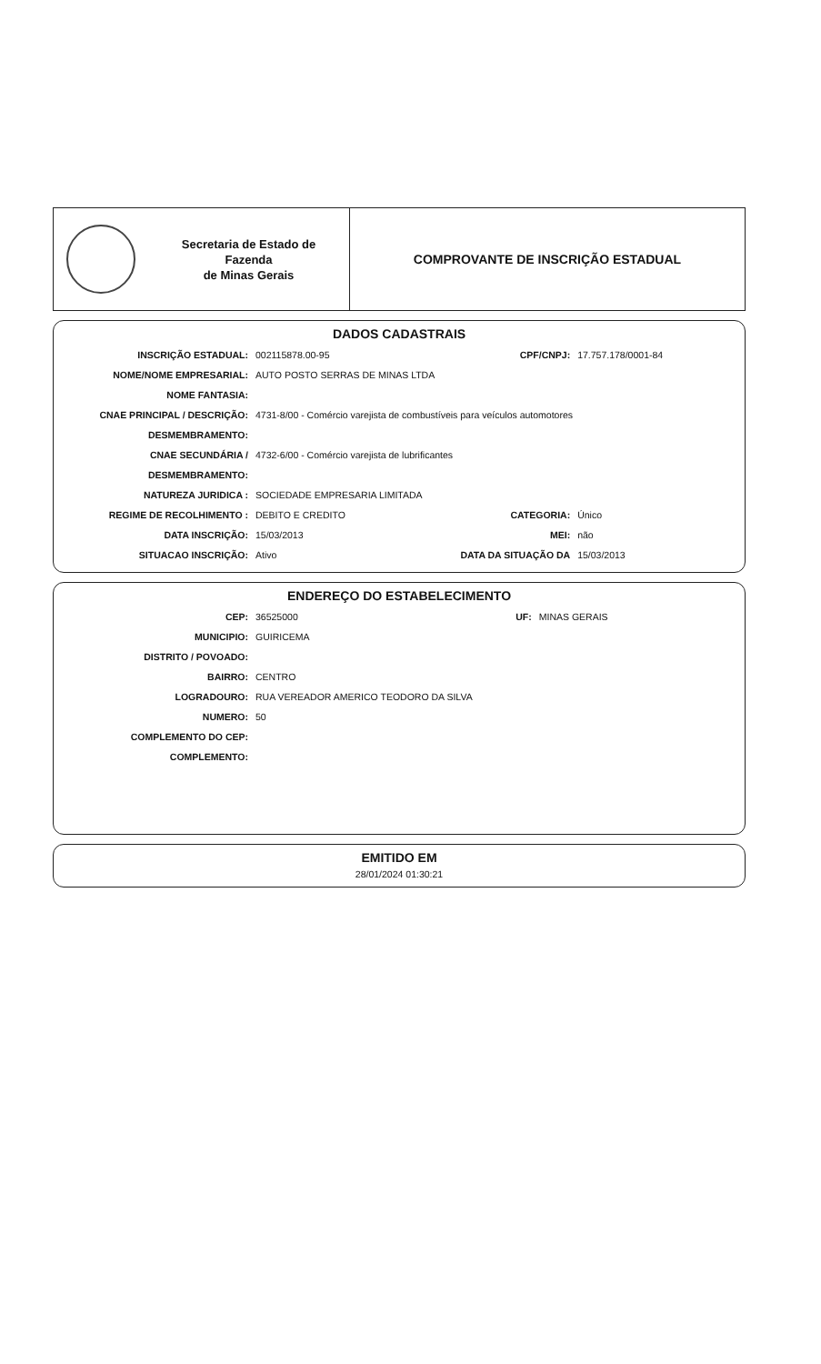Secretaria de Estado de
Fazenda
de Minas Gerais
COMPROVANTE DE INSCRIÇÃO ESTADUAL
DADOS CADASTRAIS
| INSCRIÇÃO ESTADUAL: | 002115878.00-95 | CPF/CNPJ: | 17.757.178/0001-84 |
| NOME/NOME EMPRESARIAL: | AUTO POSTO SERRAS DE MINAS LTDA | | |
| NOME FANTASIA: | | | |
| CNAE PRINCIPAL / DESCRIÇÃO: | 4731-8/00 - Comércio varejista de combustíveis para veículos automotores | | |
| DESMEMBRAMENTO: | | | |
| CNAE SECUNDÁRIA / | 4732-6/00 - Comércio varejista de lubrificantes | | |
| DESMEMBRAMENTO: | | | |
| NATUREZA JURIDICA : | SOCIEDADE EMPRESARIA LIMITADA | | |
| REGIME DE RECOLHIMENTO : | DEBITO E CREDITO | CATEGORIA: | Único |
| DATA INSCRIÇÃO: | 15/03/2013 | MEI: | não |
| SITUACAO INSCRIÇÃO: | Ativo | DATA DA SITUAÇÃO DA | 15/03/2013 |
ENDEREÇO DO ESTABELECIMENTO
| CEP: | 36525000 | UF: | MINAS GERAIS |
| MUNICIPIO: | GUIRICEMA | | |
| DISTRITO / POVOADO: | | | |
| BAIRRO: | CENTRO | | |
| LOGRADOURO: | RUA VEREADOR AMERICO TEODORO DA SILVA | | |
| NUMERO: | 50 | | |
| COMPLEMENTO DO CEP: | | | |
| COMPLEMENTO: | | | |
EMITIDO EM
28/01/2024 01:30:21